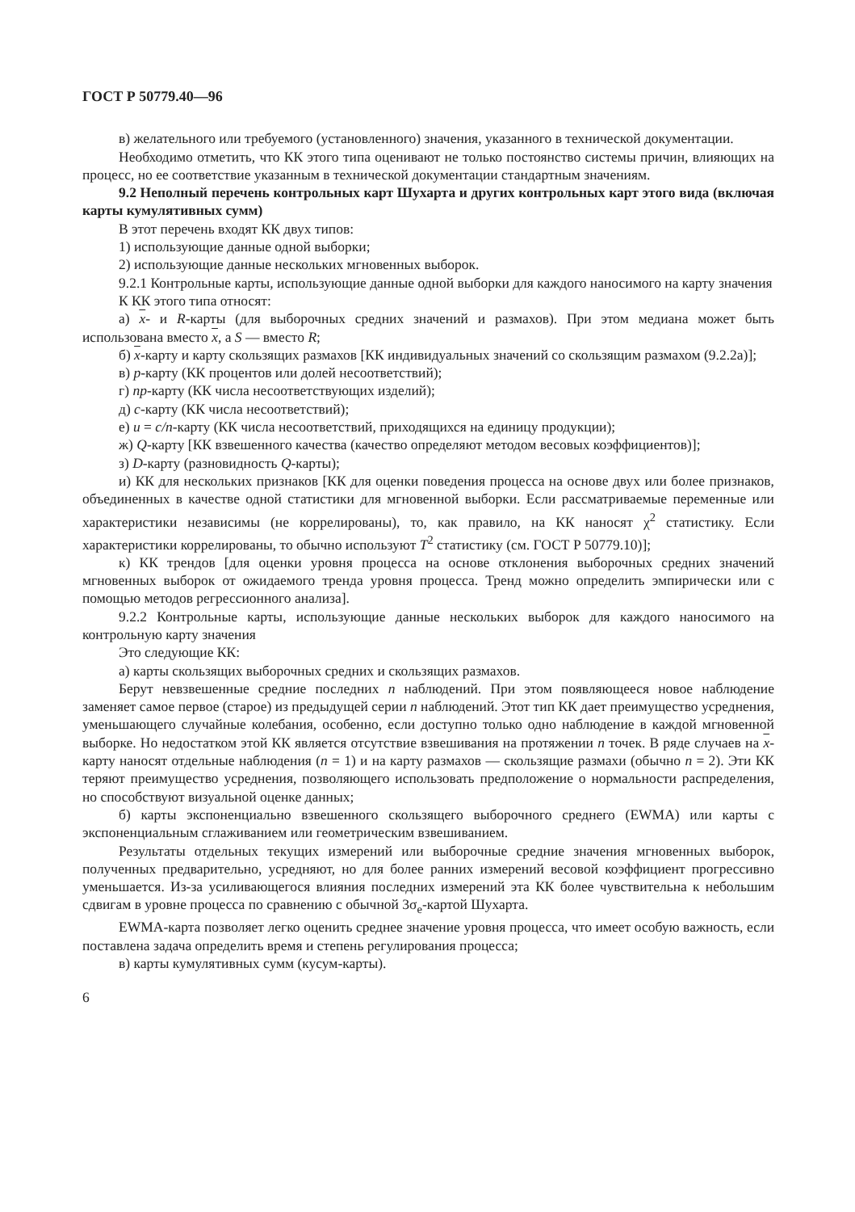ГОСТ Р 50779.40—96
в) желательного или требуемого (установленного) значения, указанного в технической документации.
Необходимо отметить, что КК этого типа оценивают не только постоянство системы причин, влияющих на процесс, но ее соответствие указанным в технической документации стандартным значениям.
9.2 Неполный перечень контрольных карт Шухарта и других контрольных карт этого вида (включая карты кумулятивных сумм)
В этот перечень входят КК двух типов:
1) использующие данные одной выборки;
2) использующие данные нескольких мгновенных выборок.
9.2.1 Контрольные карты, использующие данные одной выборки для каждого наносимого на карту значения
К КК этого типа относят:
а) x- и R-карты (для выборочных средних значений и размахов). При этом медиана может быть использована вместо x, а S — вместо R;
б) x-карту и карту скользящих размахов [КК индивидуальных значений со скользящим размахом (9.2.2а)];
в) p-карту (КК процентов или долей несоответствий);
г) np-карту (КК числа несоответствующих изделий);
д) c-карту (КК числа несоответствий);
е) u = c/n-карту (КК числа несоответствий, приходящихся на единицу продукции);
ж) Q-карту [КК взвешенного качества (качество определяют методом весовых коэффициентов)];
з) D-карту (разновидность Q-карты);
и) КК для нескольких признаков [КК для оценки поведения процесса на основе двух или более признаков, объединенных в качестве одной статистики для мгновенной выборки. Если рассматриваемые переменные или характеристики независимы (не коррелированы), то, как правило, на КК наносят χ<sup>2</sup> статистику. Если характеристики коррелированы, то обычно используют T<sup>2</sup> статистику (см. ГОСТ Р 50779.10)];
к) КК трендов [для оценки уровня процесса на основе отклонения выборочных средних значений мгновенных выборок от ожидаемого тренда уровня процесса. Тренд можно определить эмпирически или с помощью методов регрессионного анализа].
9.2.2 Контрольные карты, использующие данные нескольких выборок для каждого наносимого на контрольную карту значения
Это следующие КК:
а) карты скользящих выборочных средних и скользящих размахов.
Берут невзвешенные средние последних n наблюдений. При этом появляющееся новое наблюдение заменяет самое первое (старое) из предыдущей серии n наблюдений. Этот тип КК дает преимущество усреднения, уменьшающего случайные колебания, особенно, если доступно только одно наблюдение в каждой мгновенной выборке. Но недостатком этой КК является отсутствие взвешивания на протяжении n точек. В ряде случаев на x-карту наносят отдельные наблюдения (n = 1) и на карту размахов — скользящие размахи (обычно n = 2). Эти КК теряют преимущество усреднения, позволяющего использовать предположение о нормальности распределения, но способствуют визуальной оценке данных;
б) карты экспоненциально взвешенного скользящего выборочного среднего (EWMA) или карты с экспоненциальным сглаживанием или геометрическим взвешиванием.
Результаты отдельных текущих измерений или выборочные средние значения мгновенных выборок, полученных предварительно, усредняют, но для более ранних измерений весовой коэффициент прогрессивно уменьшается. Из-за усиливающегося влияния последних измерений эта КК более чувствительна к небольшим сдвигам в уровне процесса по сравнению с обычной 3σ<sub>e</sub>-картой Шухарта.
EWMA-карта позволяет легко оценить среднее значение уровня процесса, что имеет особую важность, если поставлена задача определить время и степень регулирования процесса;
в) карты кумулятивных сумм (кусум-карты).
6